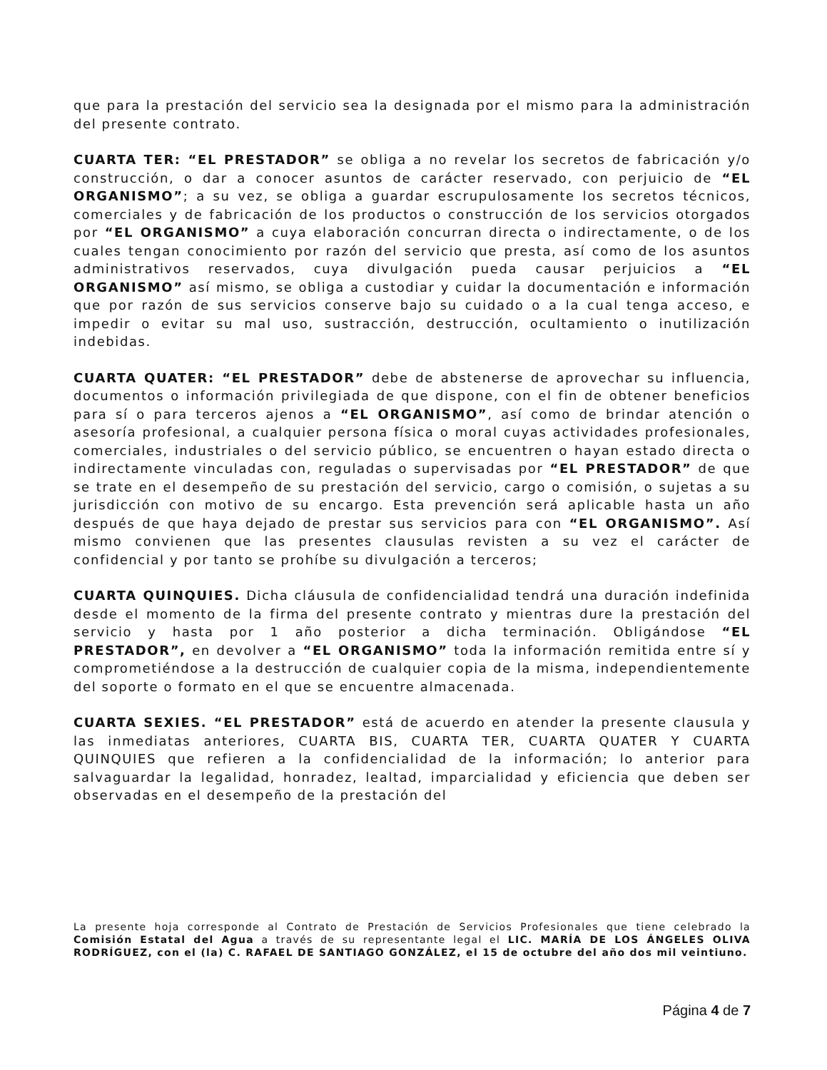que para la prestación del servicio sea la designada por el mismo para la administración del presente contrato.
CUARTA TER: “EL PRESTADOR” se obliga a no revelar los secretos de fabricación y/o construcción, o dar a conocer asuntos de carácter reservado, con perjuicio de “EL ORGANISMO”; a su vez, se obliga a guardar escrupulosamente los secretos técnicos, comerciales y de fabricación de los productos o construcción de los servicios otorgados por “EL ORGANISMO” a cuya elaboración concurran directa o indirectamente, o de los cuales tengan conocimiento por razón del servicio que presta, así como de los asuntos administrativos reservados, cuya divulgación pueda causar perjuicios a “EL ORGANISMO” así mismo, se obliga a custodiar y cuidar la documentación e información que por razón de sus servicios conserve bajo su cuidado o a la cual tenga acceso, e impedir o evitar su mal uso, sustracción, destrucción, ocultamiento o inutilización indebidas.
CUARTA QUATER: “EL PRESTADOR” debe de abstenerse de aprovechar su influencia, documentos o información privilegiada de que dispone, con el fin de obtener beneficios para sí o para terceros ajenos a “EL ORGANISMO”, así como de brindar atención o asesoría profesional, a cualquier persona física o moral cuyas actividades profesionales, comerciales, industriales o del servicio público, se encuentren o hayan estado directa o indirectamente vinculadas con, reguladas o supervisadas por “EL PRESTADOR” de que se trate en el desempeño de su prestación del servicio, cargo o comisión, o sujetas a su jurisdicción con motivo de su encargo. Esta prevención será aplicable hasta un año después de que haya dejado de prestar sus servicios para con “EL ORGANISMO”. Así mismo convienen que las presentes clausulas revisten a su vez el carácter de confidencial y por tanto se prohíbe su divulgación a terceros;
CUARTA QUINQUIES. Dicha cláusula de confidencialidad tendrá una duración indefinida desde el momento de la firma del presente contrato y mientras dure la prestación del servicio y hasta por 1 año posterior a dicha terminación. Obligándose “EL PRESTADOR”, en devolver a “EL ORGANISMO” toda la información remitida entre sí y comprometiéndose a la destrucción de cualquier copia de la misma, independientemente del soporte o formato en el que se encuentre almacenada.
CUARTA SEXIES. “EL PRESTADOR” está de acuerdo en atender la presente clausula y las inmediatas anteriores, CUARTA BIS, CUARTA TER, CUARTA QUATER Y CUARTA QUINQUIES que refieren a la confidencialidad de la información; lo anterior para salvaguardar la legalidad, honradez, lealtad, imparcialidad y eficiencia que deben ser observadas en el desempeño de la prestación del
La presente hoja corresponde al Contrato de Prestación de Servicios Profesionales que tiene celebrado la Comisión Estatal del Agua a través de su representante legal el LIC. MARÍA DE LOS ÁNGELES OLIVA RODRÍGUEZ, con el (la) C. RAFAEL DE SANTIAGO GONZÁLEZ, el 15 de octubre del año dos mil veintiuno.
Página 4 de 7